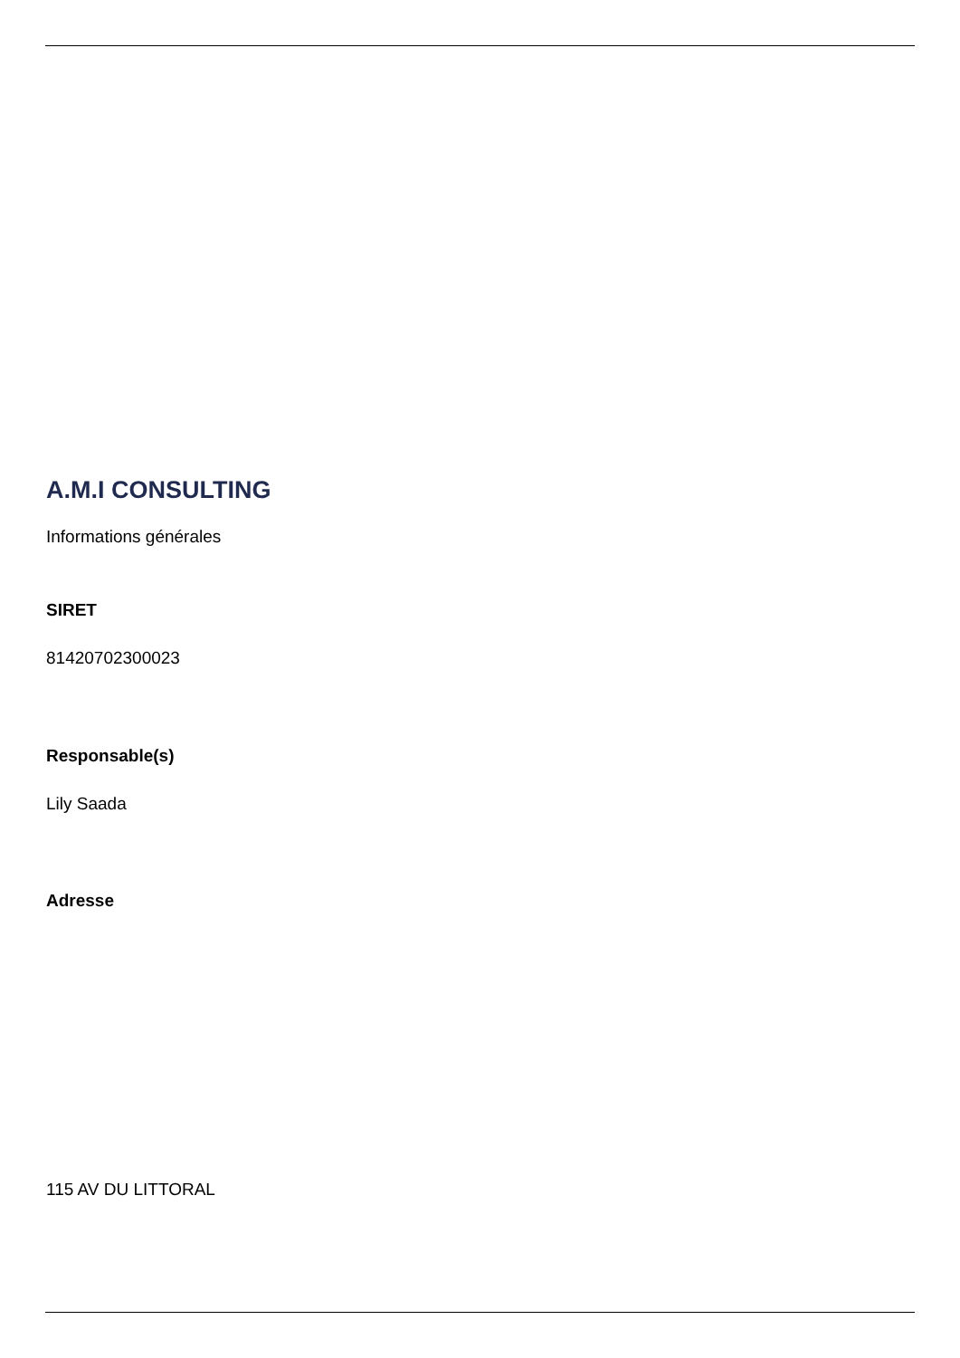A.M.I CONSULTING
Informations générales
SIRET
81420702300023
Responsable(s)
Lily Saada
Adresse
115 AV DU LITTORAL